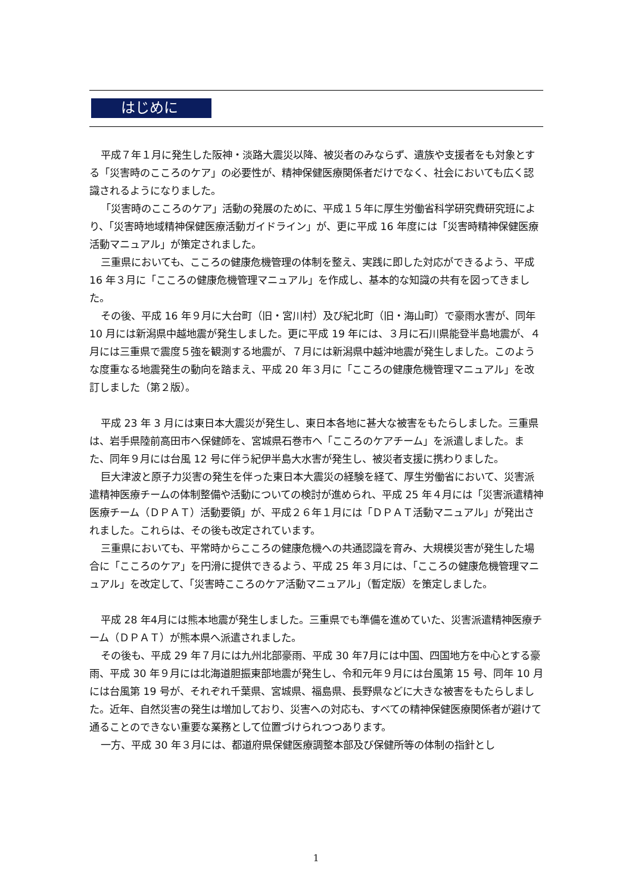はじめに
平成７年１月に発生した阪神・淡路大震災以降、被災者のみならず、遺族や支援者をも対象とする「災害時のこころのケア」の必要性が、精神保健医療関係者だけでなく、社会においても広く認識されるようになりました。
「災害時のこころのケア」活動の発展のために、平成１５年に厚生労働省科学研究費研究班により、「災害時地域精神保健医療活動ガイドライン」が、更に平成 16 年度には「災害時精神保健医療活動マニュアル」が策定されました。
三重県においても、こころの健康危機管理の体制を整え、実践に即した対応ができるよう、平成 16 年３月に「こころの健康危機管理マニュアル」を作成し、基本的な知識の共有を図ってきました。
その後、平成 16 年９月に大台町（旧・宮川村）及び紀北町（旧・海山町）で豪雨水害が、同年 10 月には新潟県中越地震が発生しました。更に平成 19 年には、３月に石川県能登半島地震が、４月には三重県で震度５強を観測する地震が、７月には新潟県中越沖地震が発生しました。このような度重なる地震発生の動向を踏まえ、平成 20 年３月に「こころの健康危機管理マニュアル」を改訂しました（第２版）。
平成 23 年 3 月には東日本大震災が発生し、東日本各地に甚大な被害をもたらしました。三重県は、岩手県陸前高田市へ保健師を、宮城県石巻市へ「こころのケアチーム」を派遣しました。また、同年９月には台風 12 号に伴う紀伊半島大水害が発生し、被災者支援に携わりました。
巨大津波と原子力災害の発生を伴った東日本大震災の経験を経て、厚生労働省において、災害派遣精神医療チームの体制整備や活動についての検討が進められ、平成 25 年４月には「災害派遣精神医療チーム（ＤＰＡＴ）活動要領」が、平成２６年１月には「ＤＰＡＴ活動マニュアル」が発出されました。これらは、その後も改定されています。
三重県においても、平常時からこころの健康危機への共通認識を育み、大規模災害が発生した場合に「こころのケア」を円滑に提供できるよう、平成 25 年３月には、「こころの健康危機管理マニュアル」を改定して、「災害時こころのケア活動マニュアル」（暫定版）を策定しました。
平成 28 年4月には熊本地震が発生しました。三重県でも準備を進めていた、災害派遣精神医療チーム（ＤＰＡＴ）が熊本県へ派遣されました。
その後も、平成 29 年７月には九州北部豪雨、平成 30 年7月には中国、四国地方を中心とする豪雨、平成 30 年９月には北海道胆振東部地震が発生し、令和元年９月には台風第 15 号、同年 10 月には台風第 19 号が、それぞれ千葉県、宮城県、福島県、長野県などに大きな被害をもたらしました。近年、自然災害の発生は増加しており、災害への対応も、すべての精神保健医療関係者が避けて通ることのできない重要な業務として位置づけられつつあります。
一方、平成 30 年３月には、都道府県保健医療調整本部及び保健所等の体制の指針とし
1